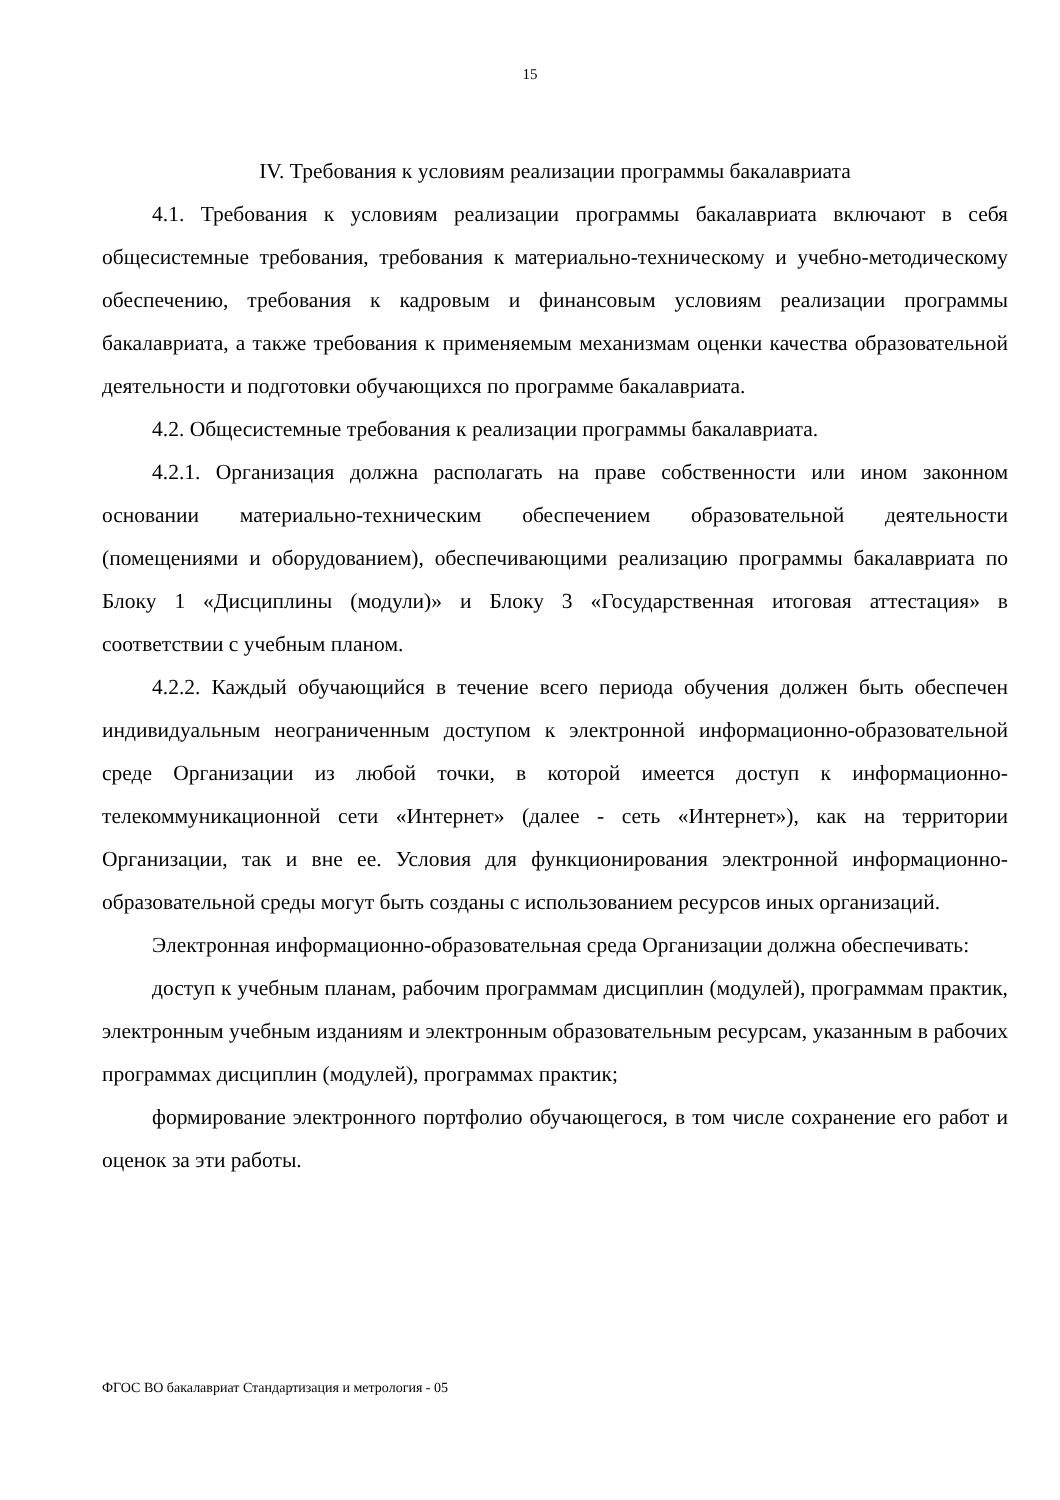15
IV. Требования к условиям реализации программы бакалавриата
4.1. Требования к условиям реализации программы бакалавриата включают в себя общесистемные требования, требования к материально-техническому и учебно-методическому обеспечению, требования к кадровым и финансовым условиям реализации программы бакалавриата, а также требования к применяемым механизмам оценки качества образовательной деятельности и подготовки обучающихся по программе бакалавриата.
4.2. Общесистемные требования к реализации программы бакалавриата.
4.2.1. Организация должна располагать на праве собственности или ином законном основании материально-техническим обеспечением образовательной деятельности (помещениями и оборудованием), обеспечивающими реализацию программы бакалавриата по Блоку 1 «Дисциплины (модули)» и Блоку 3 «Государственная итоговая аттестация» в соответствии с учебным планом.
4.2.2. Каждый обучающийся в течение всего периода обучения должен быть обеспечен индивидуальным неограниченным доступом к электронной информационно-образовательной среде Организации из любой точки, в которой имеется доступ к информационно-телекоммуникационной сети «Интернет» (далее - сеть «Интернет»), как на территории Организации, так и вне ее. Условия для функционирования электронной информационно-образовательной среды могут быть созданы с использованием ресурсов иных организаций.
Электронная информационно-образовательная среда Организации должна обеспечивать:
доступ к учебным планам, рабочим программам дисциплин (модулей), программам практик, электронным учебным изданиям и электронным образовательным ресурсам, указанным в рабочих программах дисциплин (модулей), программах практик;
формирование электронного портфолио обучающегося, в том числе сохранение его работ и оценок за эти работы.
ФГОС ВО бакалавриат Стандартизация и метрология - 05